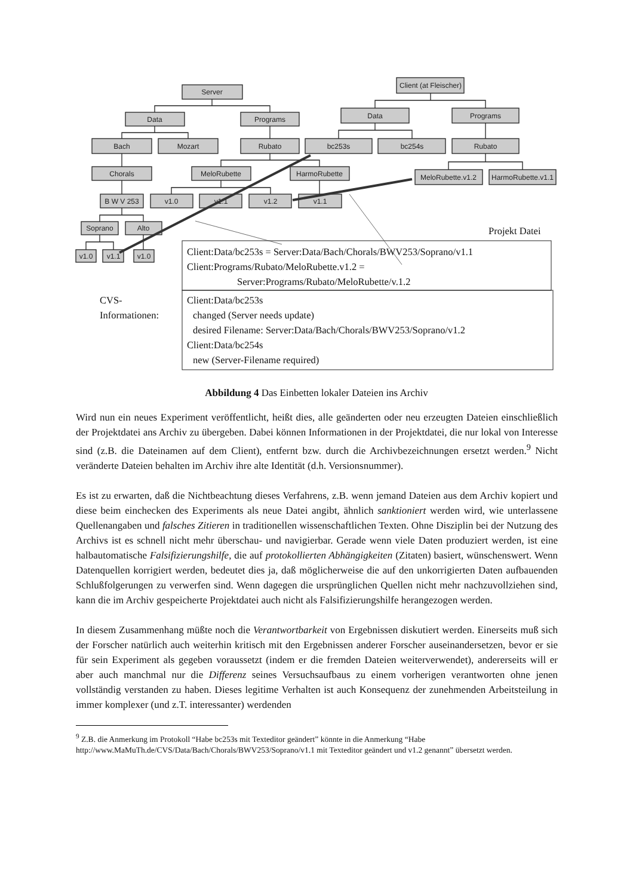Server
Data
Programs
Bach
Mozart
Rubato
Chorals
MeloRubette
HarmoRubette
B W V 253
v1.0
v1.1
v1.2
v1.1
Soprano
Alto
v1.0
v1.1
v1.0
Client (at Fleischer)
Data
Programs
bc253s
bc254s
Rubato
MeloRubette.v1.2
HarmoRubette.v1.1
Projekt Datei
Client:Data/bc253s = Server:Data/Bach/Chorals/BWV253/Soprano/v1.1
Client:Programs/Rubato/MeloRubette.v1.2 =
Server:Programs/Rubato/MeloRubette/v.1.2
CVS-
Informationen:
Client:Data/bc253s
changed (Server needs update)
desired Filename: Server:Data/Bach/Chorals/BWV253/Soprano/v1.2
Client:Data/bc254s
new (Server-Filename required)
Abbildung 4 Das Einbetten lokaler Dateien ins Archiv
Wird nun ein neues Experiment veröffentlicht, heißt dies, alle geänderten oder neu erzeugten Dateien einschließlich der Projektdatei ans Archiv zu übergeben. Dabei können Informationen in der Projektdatei, die nur lokal von Interesse sind (z.B. die Dateinamen auf dem Client), entfernt bzw. durch die Archivbezeichnungen ersetzt werden.<sup>9</sup> Nicht veränderte Dateien behalten im Archiv ihre alte Identität (d.h. Versionsnummer).
Es ist zu erwarten, daß die Nichtbeachtung dieses Verfahrens, z.B. wenn jemand Dateien aus dem Archiv kopiert und diese beim einchecken des Experiments als neue Datei angibt, ähnlich sanktioniert werden wird, wie unterlassene Quellenangaben und falsches Zitieren in traditionellen wissenschaftlichen Texten. Ohne Disziplin bei der Nutzung des Archivs ist es schnell nicht mehr überschau- und navigierbar. Gerade wenn viele Daten produziert werden, ist eine halbautomatische Falsifizierungshilfe, die auf protokollierten Abhängigkeiten (Zitaten) basiert, wünschenswert. Wenn Datenquellen korrigiert werden, bedeutet dies ja, daß möglicherweise die auf den unkorrigierten Daten aufbauenden Schlußfolgerungen zu verwerfen sind. Wenn dagegen die ursprünglichen Quellen nicht mehr nachzuvollziehen sind, kann die im Archiv gespeicherte Projektdatei auch nicht als Falsifizierungshilfe herangezogen werden.
In diesem Zusammenhang müßte noch die Verantwortbarkeit von Ergebnissen diskutiert werden. Einerseits muß sich der Forscher natürlich auch weiterhin kritisch mit den Ergebnissen anderer Forscher auseinandersetzen, bevor er sie für sein Experiment als gegeben voraussetzt (indem er die fremden Dateien weiterverwendet), andererseits will er aber auch manchmal nur die Differenz seines Versuchsaufbaus zu einem vorherigen verantworten ohne jenen vollständig verstanden zu haben. Dieses legitime Verhalten ist auch Konsequenz der zunehmenden Arbeitsteilung in immer komplexer (und z.T. interessanter) werdenden
<sup>9</sup> Z.B. die Anmerkung im Protokoll “Habe bc253s mit Texteditor geändert” könnte in die Anmerkung “Habe http://www.MaMuTh.de/CVS/Data/Bach/Chorals/BWV253/Soprano/v1.1 mit Texteditor geändert und v1.2 genannt” übersetzt werden.